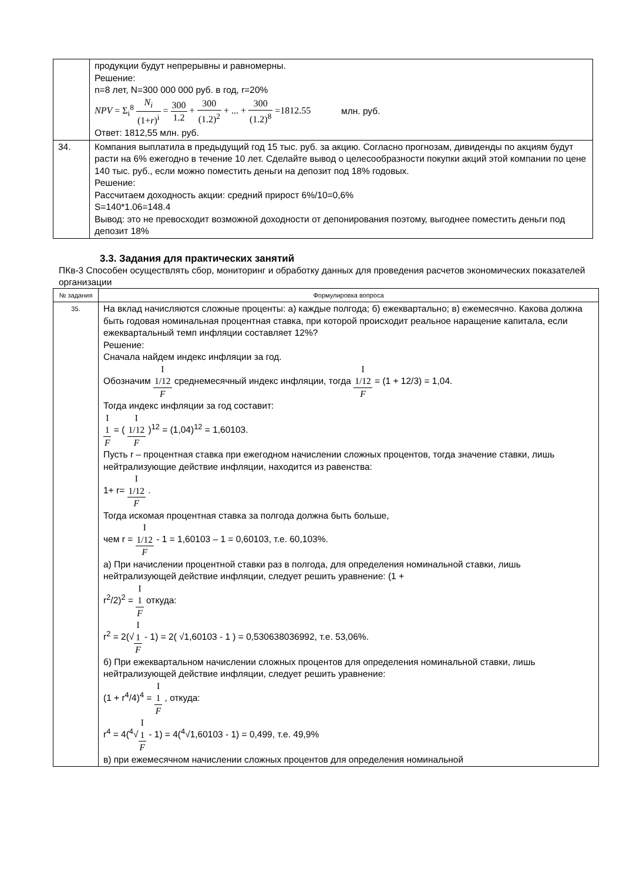| | продукции будут непрерывны и равномерны. Решение: n=8 лет, N=300 000 000 руб. в год, r=20% NPV = Σ<sub>i</sub><sup>8</sup> N<sub>i</sub> (1+ r )<sup>i</sup> = 300 1.2 + 300 (1.2)<sup>2</sup> + ... + 300 (1.2)<sup>8</sup> =1812.55 млн. руб. Ответ: 1812,55 млн. руб. |
| 34. | Компания выплатила в предыдущий год 15 тыс. руб. за акцию. Согласно прогнозам, дивиденды по акциям будут расти на 6% ежегодно в течение 10 лет. Сделайте вывод о целесообразности покупки акций этой компании по цене 140 тыс. руб., если можно поместить деньги на депозит под 18% годовых. Решение: Рассчитаем доходность акции: средний прирост 6%/10=0,6% S=140*1.06=148.4 Вывод: это не превосходит возможной доходности от депонирования поэтому, выгоднее поместить деньги под депозит 18% |
3.3. Задания для практических занятий
ПКв-3 Способен осуществлять сбор, мониторинг и обработку данных для проведения расчетов экономических показателей организации
| № задания | Формулировка вопроса |
| --- | --- |
| 35. | На вклад начисляются сложные проценты: а) каждые полгода; б) ежеквартально; в) ежемесячно. Какова должна быть годовая номинальная процентная ставка, при которой происходит реальное наращение капитала, если ежеквартальный темп инфляции составляет 12%? Решение: Сначала найдем индекс инфляции за год. Обозначим I 1/12 F среднемесячный индекс инфляции, тогда I 1/12 F = (1 + 12/3) = 1,04. Тогда индекс инфляции за год составит: I 1 F = ( I 1/12 F )<sup>12</sup> = (1,04)<sup>12</sup> = 1,60103. Пусть r – процентная ставка при ежегодном начислении сложных процентов, тогда значение ставки, лишь нейтрализующие действие инфляции, находится из равенства: 1+ r= I 1/12 F . Тогда искомая процентная ставка за полгода должна быть больше, чем r = I 1/12 F - 1 = 1,60103 – 1 = 0,60103, т.е. 60,103%. а) При начислении процентной ставки раз в полгода, для определения номинальной ставки, лишь нейтрализующей действие инфляции, следует решить уравнение: (1 + r<sup>2</sup>/2)<sup>2</sup> = I 1 F откуда: r<sup>2</sup> = 2(√ I 1 F - 1) = 2( √1,60103 - 1 ) = 0,530638036992, т.е. 53,06%. б) При ежеквартальном начислении сложных процентов для определения номинальной ставки, лишь нейтрализующей действие инфляции, следует решить уравнение: (1 + r<sup>4</sup>/4)<sup>4</sup> = I 1 F , откуда: r<sup>4</sup> = 4(<sup>4</sup>√ I 1 F - 1) = 4(<sup>4</sup>√1,60103 - 1) = 0,499, т.е. 49,9% в) при ежемесячном начислении сложных процентов для определения номинальной |